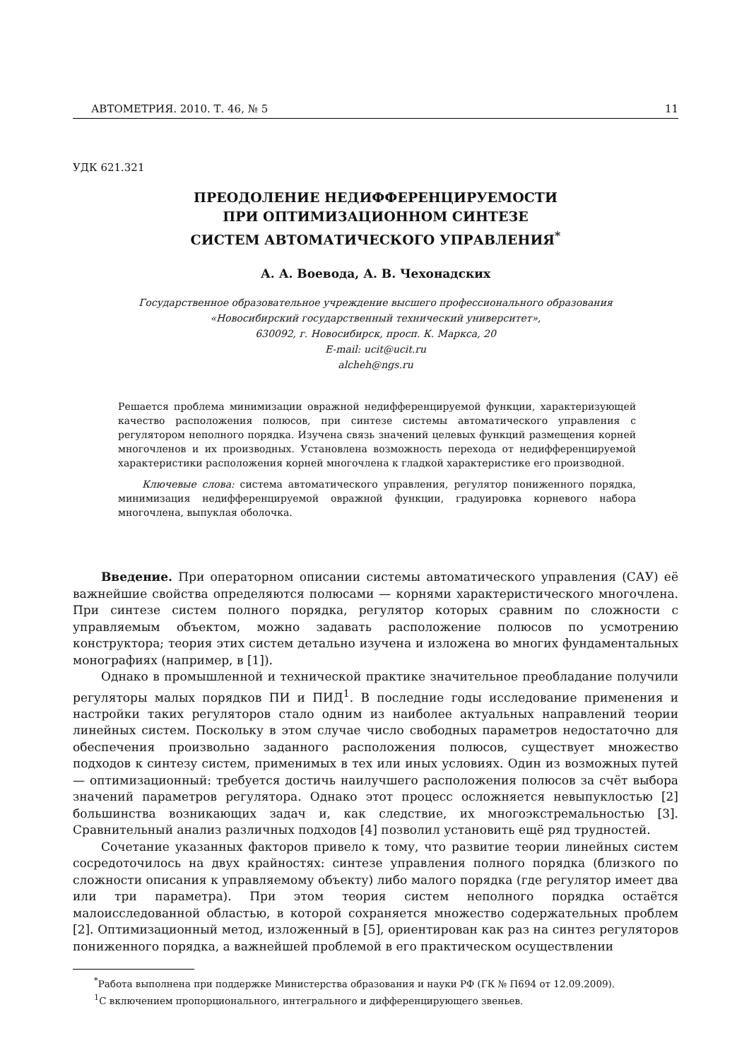АВТОМЕТРИЯ. 2010. Т. 46, № 5 11
УДК 621.321
ПРЕОДОЛЕНИЕ НЕДИФФЕРЕНЦИРУЕМОСТИ
ПРИ ОПТИМИЗАЦИОННОМ СИНТЕЗЕ
СИСТЕМ АВТОМАТИЧЕСКОГО УПРАВЛЕНИЯ<sup>*</sup>
А. А. Воевода, А. В. Чехонадских
Государственное образовательное учреждение высшего профессионального образования
«Новосибирский государственный технический университет»,
630092, г. Новосибирск, просп. К. Маркса, 20
E-mail: ucit@ucit.ru
alcheh@ngs.ru
Решается проблема минимизации овражной недифференцируемой функции, характеризующей качество расположения полюсов, при синтезе системы автоматического управления с регулятором неполного порядка. Изучена связь значений целевых функций размещения корней многочленов и их производных. Установлена возможность перехода от недифференцируемой характеристики расположения корней многочлена к гладкой характеристике его производной.
Ключевые слова: система автоматического управления, регулятор пониженного порядка, минимизация недифференцируемой овражной функции, градуировка корневого набора многочлена, выпуклая оболочка.
Введение. При операторном описании системы автоматического управления (САУ) её важнейшие свойства определяются полюсами — корнями характеристического многочлена. При синтезе систем полного порядка, регулятор которых сравним по сложности с управляемым объектом, можно задавать расположение полюсов по усмотрению конструктора; теория этих систем детально изучена и изложена во многих фундаментальных монографиях (например, в [1]).
Однако в промышленной и технической практике значительное преобладание получили регуляторы малых порядков ПИ и ПИД<sup>1</sup>. В последние годы исследование применения и настройки таких регуляторов стало одним из наиболее актуальных направлений теории линейных систем. Поскольку в этом случае число свободных параметров недостаточно для обеспечения произвольно заданного расположения полюсов, существует множество подходов к синтезу систем, применимых в тех или иных условиях. Один из возможных путей — оптимизационный: требуется достичь наилучшего расположения полюсов за счёт выбора значений параметров регулятора. Однако этот процесс осложняется невыпуклостью [2] большинства возникающих задач и, как следствие, их многоэкстремальностью [3]. Сравнительный анализ различных подходов [4] позволил установить ещё ряд трудностей.
Сочетание указанных факторов привело к тому, что развитие теории линейных систем сосредоточилось на двух крайностях: синтезе управления полного порядка (близкого по сложности описания к управляемому объекту) либо малого порядка (где регулятор имеет два или три параметра). При этом теория систем неполного порядка остаётся малоисследованной областью, в которой сохраняется множество содержательных проблем [2]. Оптимизационный метод, изложенный в [5], ориентирован как раз на синтез регуляторов пониженного порядка, а важнейшей проблемой в его практическом осуществлении
<sup>*</sup> Работа выполнена при поддержке Министерства образования и науки РФ (ГК № П694 от 12.09.2009).
<sup>1</sup> С включением пропорционального, интегрального и дифференцирующего звеньев.